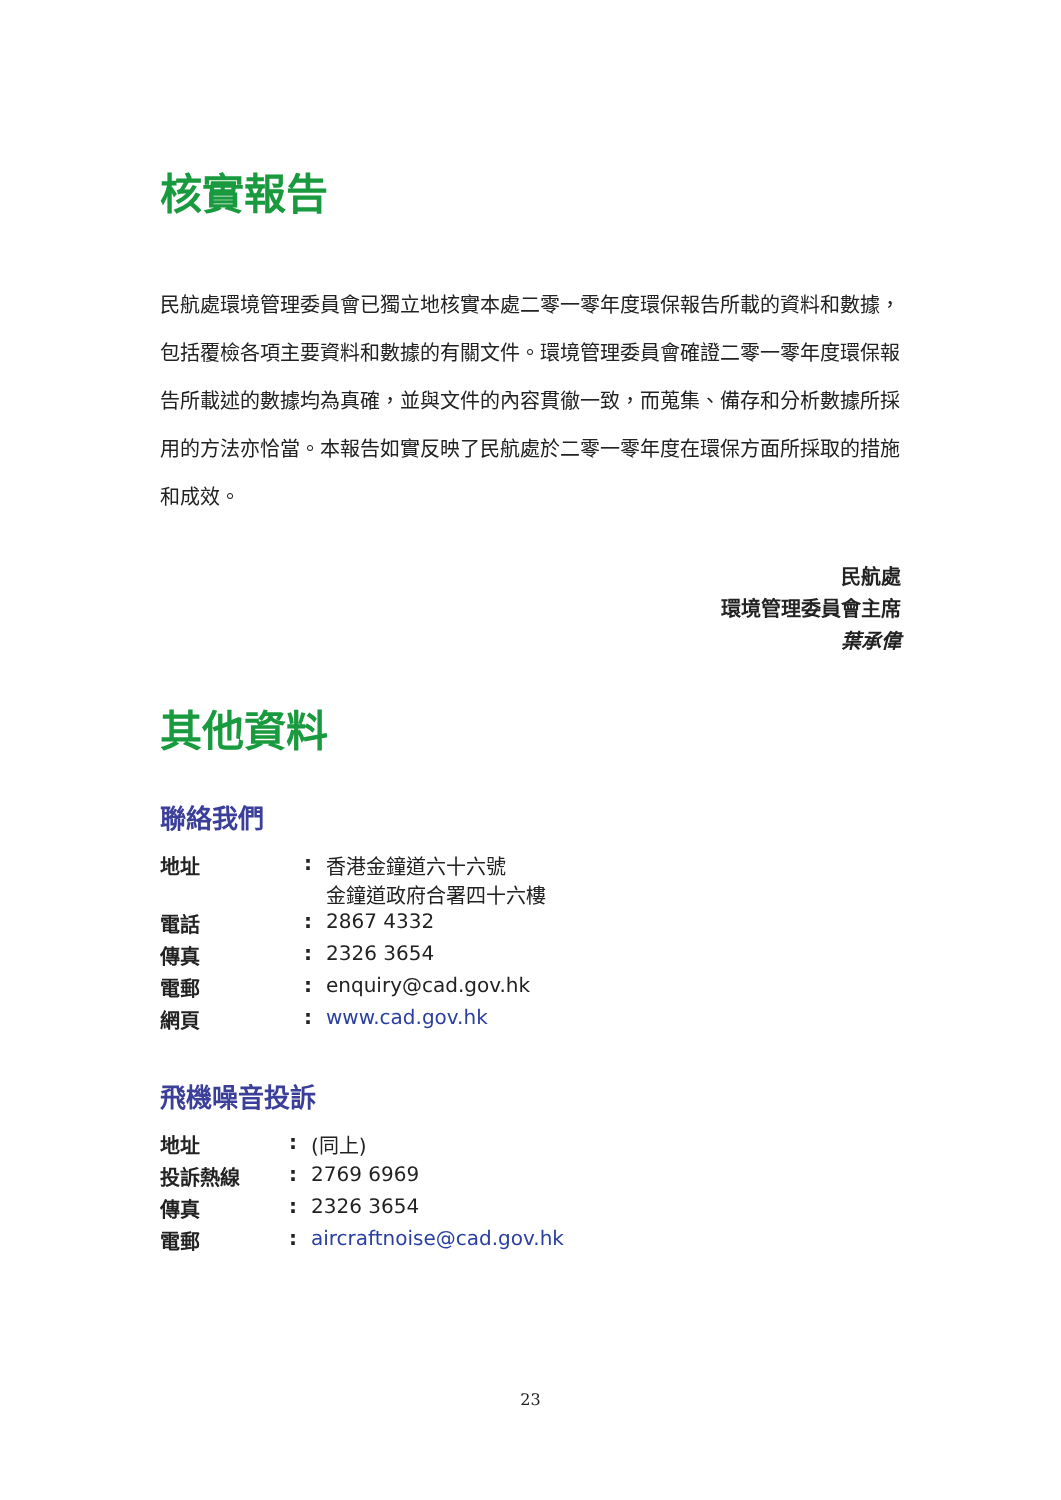核實報告
民航處環境管理委員會已獨立地核實本處二零一零年度環保報告所載的資料和數據，包括覆檢各項主要資料和數據的有關文件。環境管理委員會確證二零一零年度環保報告所載述的數據均為真確，並與文件的內容貫徹一致，而蒐集、備存和分析數據所採用的方法亦恰當。本報告如實反映了民航處於二零一零年度在環保方面所採取的措施和成效。
民航處
環境管理委員會主席
葉承偉
其他資料
聯絡我們
| 地址 | : | 香港金鐘道六十六號 金鐘道政府合署四十六樓 |
| 電話 | : | 2867 4332 |
| 傳真 | : | 2326 3654 |
| 電郵 | : | enquiry@cad.gov.hk |
| 網頁 | : | www.cad.gov.hk |
飛機噪音投訴
| 地址 | : | (同上) |
| 投訴熱線 | : | 2769 6969 |
| 傳真 | : | 2326 3654 |
| 電郵 | : | aircraftnoise@cad.gov.hk |
23